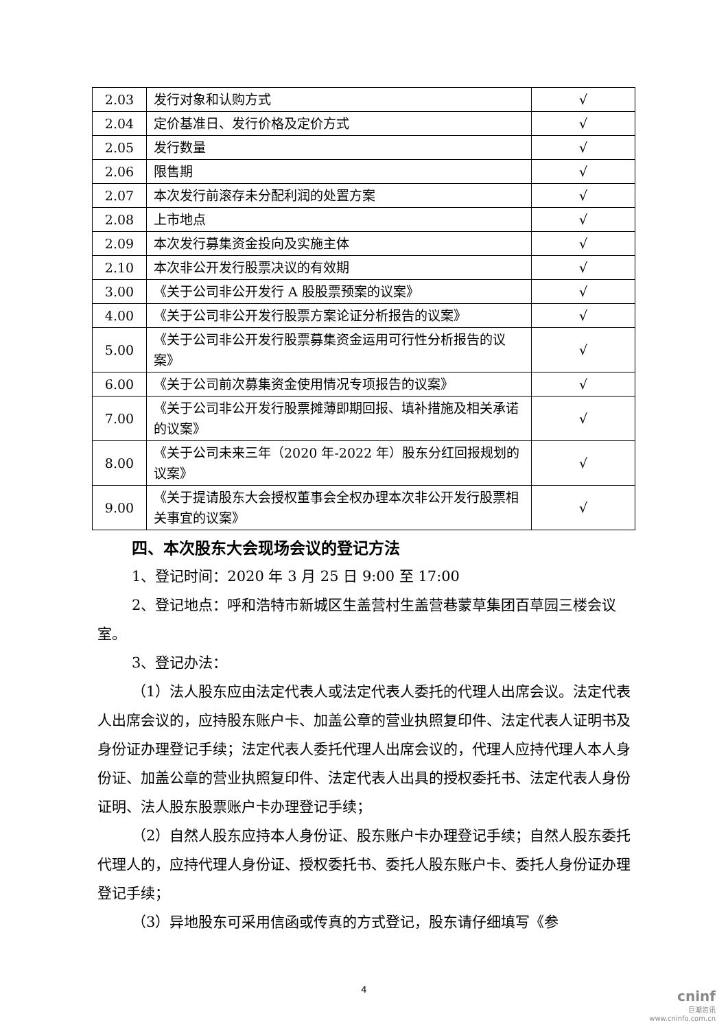| 2.03 | 发行对象和认购方式 | √ |
| 2.04 | 定价基准日、发行价格及定价方式 | √ |
| 2.05 | 发行数量 | √ |
| 2.06 | 限售期 | √ |
| 2.07 | 本次发行前滚存未分配利润的处置方案 | √ |
| 2.08 | 上市地点 | √ |
| 2.09 | 本次发行募集资金投向及实施主体 | √ |
| 2.10 | 本次非公开发行股票决议的有效期 | √ |
| 3.00 | 《关于公司非公开发行 A 股股票预案的议案》 | √ |
| 4.00 | 《关于公司非公开发行股票方案论证分析报告的议案》 | √ |
| 5.00 | 《关于公司非公开发行股票募集资金运用可行性分析报告的议案》 | √ |
| 6.00 | 《关于公司前次募集资金使用情况专项报告的议案》 | √ |
| 7.00 | 《关于公司非公开发行股票摊薄即期回报、填补措施及相关承诺的议案》 | √ |
| 8.00 | 《关于公司未来三年（2020 年-2022 年）股东分红回报规划的议案》 | √ |
| 9.00 | 《关于提请股东大会授权董事会全权办理本次非公开发行股票相关事宜的议案》 | √ |
四、本次股东大会现场会议的登记方法
1、登记时间：2020 年 3 月 25 日 9:00 至 17:00
2、登记地点：呼和浩特市新城区生盖营村生盖营巷蒙草集团百草园三楼会议室。
3、登记办法：
（1）法人股东应由法定代表人或法定代表人委托的代理人出席会议。法定代表人出席会议的，应持股东账户卡、加盖公章的营业执照复印件、法定代表人证明书及身份证办理登记手续；法定代表人委托代理人出席会议的，代理人应持代理人本人身份证、加盖公章的营业执照复印件、法定代表人出具的授权委托书、法定代表人身份证明、法人股东股票账户卡办理登记手续；
（2）自然人股东应持本人身份证、股东账户卡办理登记手续；自然人股东委托代理人的，应持代理人身份证、授权委托书、委托人股东账户卡、委托人身份证办理登记手续；
（3）异地股东可采用信函或传真的方式登记，股东请仔细填写《参
4
cninf
巨潮资讯
www.cninfo.com.cn